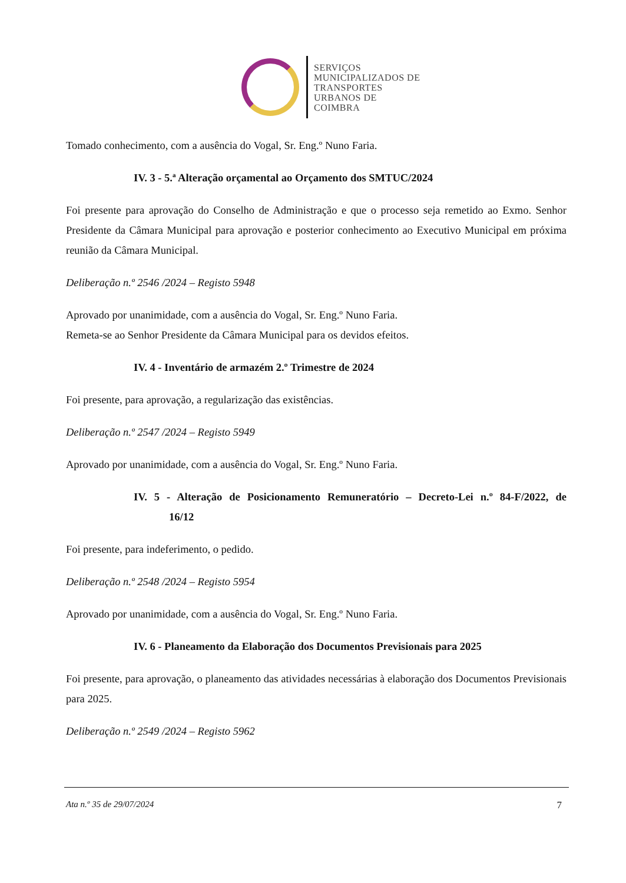SERVIÇOS
MUNICIPALIZADOS DE
TRANSPORTES
URBANOS DE
COIMBRA
Tomado conhecimento, com a ausência do Vogal, Sr. Eng.º Nuno Faria.
IV. 3 - 5.ª Alteração orçamental ao Orçamento dos SMTUC/2024
Foi presente para aprovação do Conselho de Administração e que o processo seja remetido ao Exmo. Senhor Presidente da Câmara Municipal para aprovação e posterior conhecimento ao Executivo Municipal em próxima reunião da Câmara Municipal.
Deliberação n.º 2546 /2024 – Registo 5948
Aprovado por unanimidade, com a ausência do Vogal, Sr. Eng.º Nuno Faria.
Remeta-se ao Senhor Presidente da Câmara Municipal para os devidos efeitos.
IV. 4 - Inventário de armazém 2.º Trimestre de 2024
Foi presente, para aprovação, a regularização das existências.
Deliberação n.º 2547 /2024 – Registo 5949
Aprovado por unanimidade, com a ausência do Vogal, Sr. Eng.º Nuno Faria.
IV. 5 - Alteração de Posicionamento Remuneratório – Decreto-Lei n.º 84-F/2022, de 16/12
Foi presente, para indeferimento, o pedido.
Deliberação n.º 2548 /2024 – Registo 5954
Aprovado por unanimidade, com a ausência do Vogal, Sr. Eng.º Nuno Faria.
IV. 6 - Planeamento da Elaboração dos Documentos Previsionais para 2025
Foi presente, para aprovação, o planeamento das atividades necessárias à elaboração dos Documentos Previsionais para 2025.
Deliberação n.º 2549 /2024 – Registo 5962
Ata n.º 35 de 29/07/2024 7